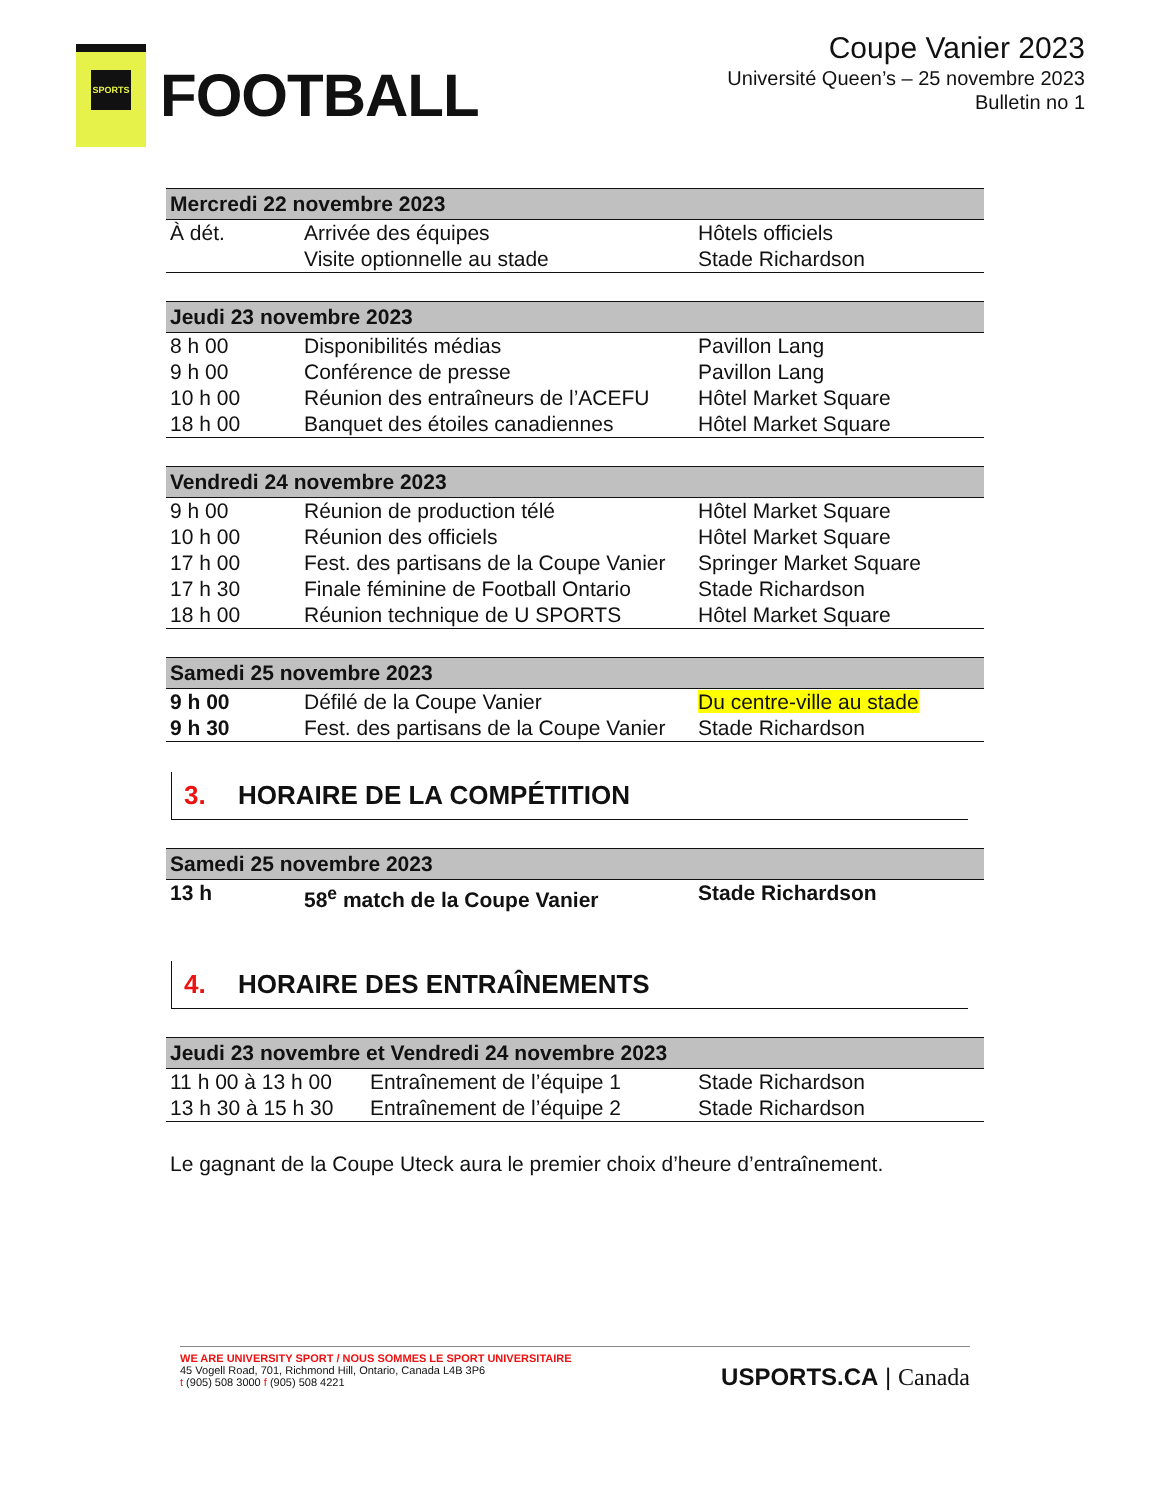SPORTS
FOOTBALL
Coupe Vanier 2023
Université Queen’s – 25 novembre 2023
Bulletin no 1
| Mercredi 22 novembre 2023 | | |
| --- | --- | --- |
| À dét. | Arrivée des équipes Visite optionnelle au stade | Hôtels officiels Stade Richardson |
| Jeudi 23 novembre 2023 | | |
| --- | --- | --- |
| 8 h 00 | Disponibilités médias | Pavillon Lang |
| 9 h 00 | Conférence de presse | Pavillon Lang |
| 10 h 00 | Réunion des entraîneurs de l’ACEFU | Hôtel Market Square |
| 18 h 00 | Banquet des étoiles canadiennes | Hôtel Market Square |
| Vendredi 24 novembre 2023 | | |
| --- | --- | --- |
| 9 h 00 | Réunion de production télé | Hôtel Market Square |
| 10 h 00 | Réunion des officiels | Hôtel Market Square |
| 17 h 00 | Fest. des partisans de la Coupe Vanier | Springer Market Square |
| 17 h 30 | Finale féminine de Football Ontario | Stade Richardson |
| 18 h 00 | Réunion technique de U SPORTS | Hôtel Market Square |
| Samedi 25 novembre 2023 | | |
| --- | --- | --- |
| 9 h 00 | Défilé de la Coupe Vanier | Du centre-ville au stade |
| 9 h 30 | Fest. des partisans de la Coupe Vanier | Stade Richardson |
3. HORAIRE DE LA COMPÉTITION
| Samedi 25 novembre 2023 | | |
| --- | --- | --- |
| 13 h | 58<sup>e</sup> match de la Coupe Vanier | Stade Richardson |
4. HORAIRE DES ENTRAÎNEMENTS
| Jeudi 23 novembre et Vendredi 24 novembre 2023 | | |
| --- | --- | --- |
| 11 h 00 à 13 h 00 | Entraînement de l’équipe 1 | Stade Richardson |
| 13 h 30 à 15 h 30 | Entraînement de l’équipe 2 | Stade Richardson |
Le gagnant de la Coupe Uteck aura le premier choix d’heure d’entraînement.
WE ARE UNIVERSITY SPORT / NOUS SOMMES LE SPORT UNIVERSITAIRE
45 Vogell Road, 701, Richmond Hill, Ontario, Canada L4B 3P6
t (905) 508 3000 f (905) 508 4221
USPORTS.CA | Canada